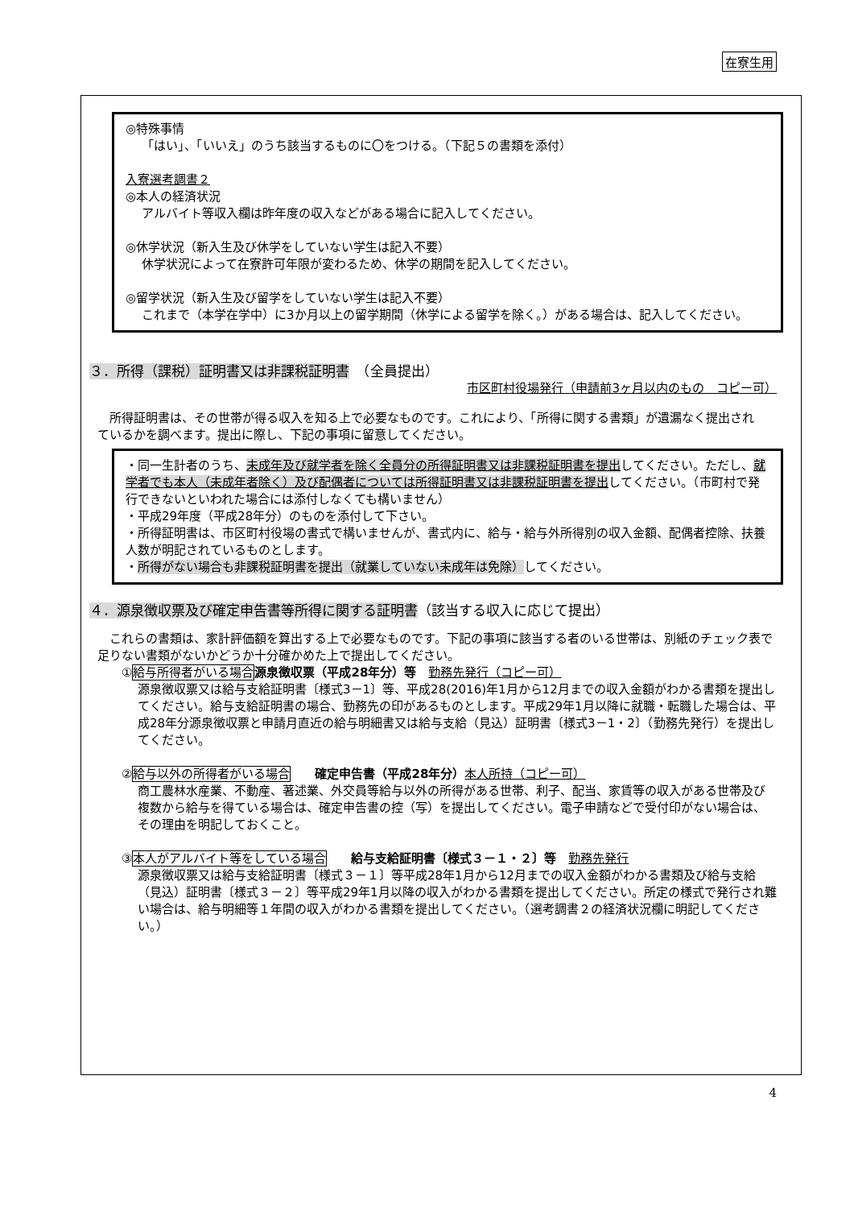在寮生用
◎特殊事情
「はい」、「いいえ」のうち該当するものに〇をつける。（下記５の書類を添付）
入寮選考調書２
◎本人の経済状況
アルバイト等収入欄は昨年度の収入などがある場合に記入してください。
◎休学状況（新入生及び休学をしていない学生は記入不要）
休学状況によって在寮許可年限が変わるため、休学の期間を記入してください。
◎留学状況（新入生及び留学をしていない学生は記入不要）
これまで（本学在学中）に3か月以上の留学期間（休学による留学を除く。）がある場合は、記入してください。
３．所得（課税）証明書又は非課税証明書　（全員提出）
市区町村役場発行（申請前3ヶ月以内のもの　コピー可）
　所得証明書は、その世帯が得る収入を知る上で必要なものです。これにより、「所得に関する書類」が遺漏なく提出されているかを調べます。提出に際し、下記の事項に留意してください。
・同一生計者のうち、未成年及び就学者を除く全員分の所得証明書又は非課税証明書を提出してください。ただし、就学者でも本人（未成年者除く）及び配偶者については所得証明書又は非課税証明書を提出してください。（市町村で発行できないといわれた場合には添付しなくても構いません）
・平成29年度（平成28年分）のものを添付して下さい。
・所得証明書は、市区町村役場の書式で構いませんが、書式内に、給与・給与外所得別の収入金額、配偶者控除、扶養人数が明記されているものとします。
・所得がない場合も非課税証明書を提出（就業していない未成年は免除）してください。
４．源泉徴収票及び確定申告書等所得に関する証明書（該当する収入に応じて提出）
　これらの書類は、家計評価額を算出する上で必要なものです。下記の事項に該当する者のいる世帯は、別紙のチェック表で足りない書類がないかどうか十分確かめた上で提出してください。
①給与所得者がいる場合 源泉徴収票（平成28年分）等　勤務先発行（コピー可）
源泉徴収票又は給与支給証明書〔様式3－1〕等、平成28(2016)年1月から12月までの収入金額がわかる書類を提出してください。給与支給証明書の場合、勤務先の印があるものとします。平成29年1月以降に就職・転職した場合は、平成28年分源泉徴収票と申請月直近の給与明細書又は給与支給（見込）証明書〔様式3－1・2〕（勤務先発行）を提出してください。
②給与以外の所得者がいる場合　　確定申告書（平成28年分）本人所持（コピー可）
商工農林水産業、不動産、著述業、外交員等給与以外の所得がある世帯、利子、配当、家賃等の収入がある世帯及び複数から給与を得ている場合は、確定申告書の控（写）を提出してください。電子申請などで受付印がない場合は、その理由を明記しておくこと。
③本人がアルバイト等をしている場合　　給与支給証明書〔様式３－１・２〕等　勤務先発行
源泉徴収票又は給与支給証明書〔様式３－１〕等平成28年1月から12月までの収入金額がわかる書類及び給与支給（見込）証明書〔様式３－２〕等平成29年1月以降の収入がわかる書類を提出してください。所定の様式で発行され難い場合は、給与明細等１年間の収入がわかる書類を提出してください。（選考調書２の経済状況欄に明記してください。）
4